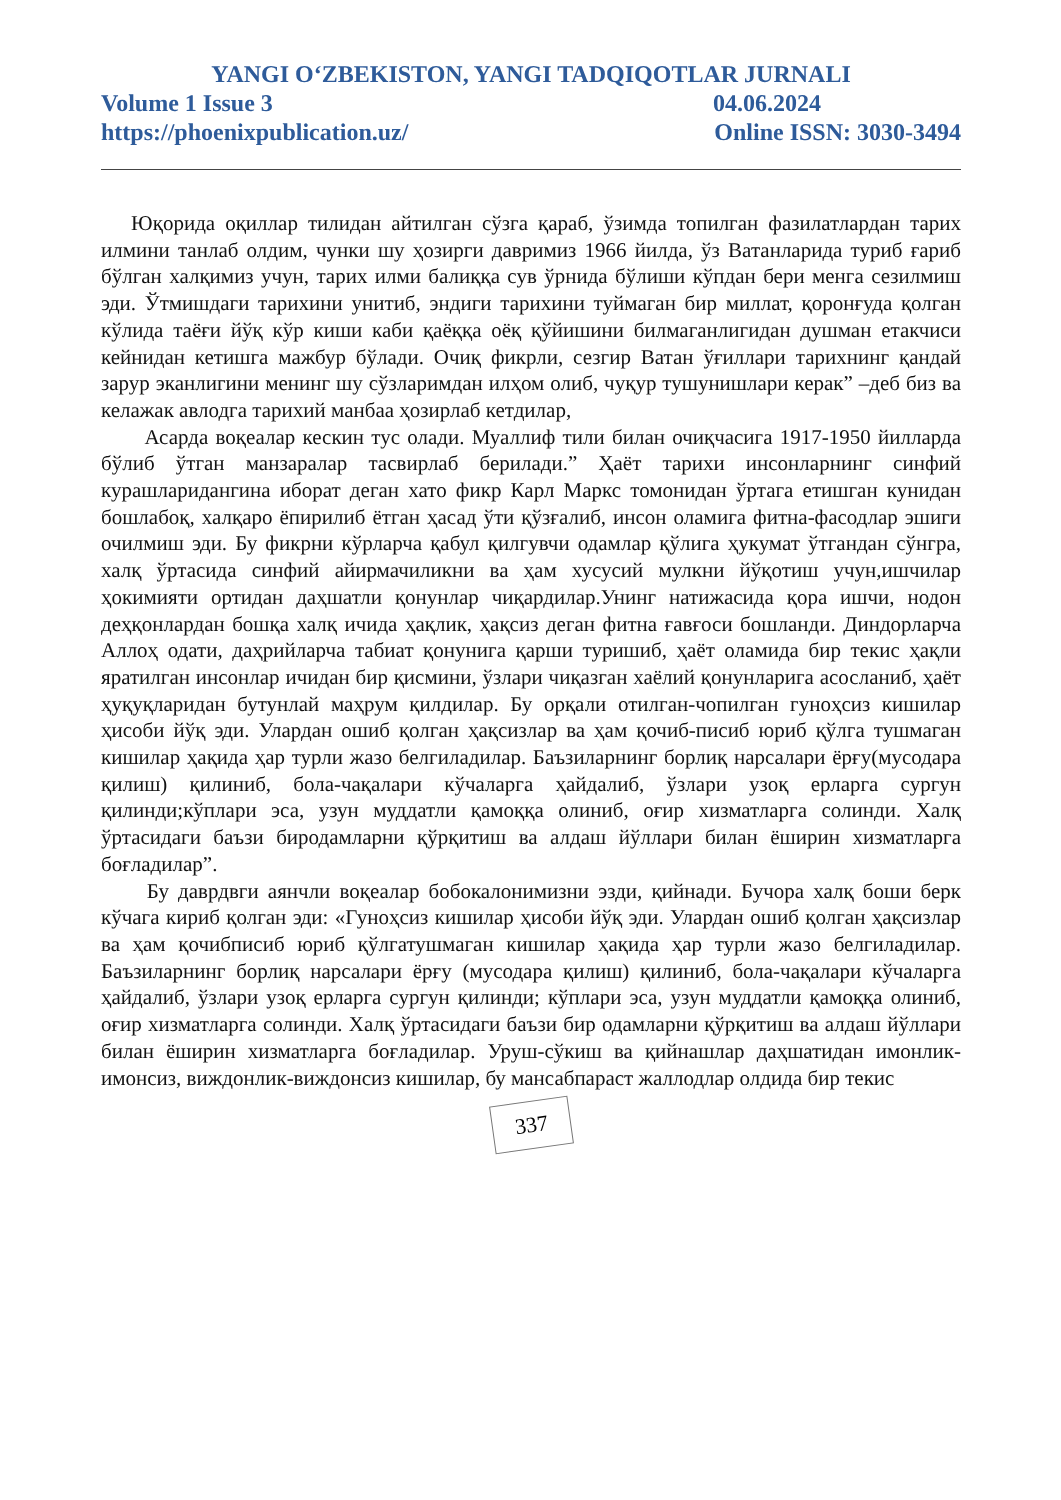YANGI O‘ZBEKISTON, YANGI TADQIQOTLAR JURNALI
Volume 1 Issue 3 04.06.2024
https://phoenixpublication.uz/ Online ISSN: 3030-3494
Юқорида оқиллар тилидан айтилган сўзга қараб, ўзимда топилган фазилатлардан тарих илмини танлаб олдим, чунки шу ҳозирги давримиз 1966 йилда, ўз Ватанларида туриб ғариб бўлган халқимиз учун, тарих илми балиққа сув ўрнида бўлиши кўпдан бери менга сезилмиш эди. Ўтмишдаги тарихини унитиб, эндиги тарихини туймаган бир миллат, қоронғуда қолган кўлида таёғи йўқ кўр киши каби қаёққа оёқ қўйишини билмаганлигидан душман етакчиси кейнидан кетишга мажбур бўлади. Очиқ фикрли, сезгир Ватан ўғиллари тарихнинг қандай зарур эканлигини менинг шу сўзларимдан илҳом олиб, чуқур тушунишлари керак” –деб биз ва келажак авлодга тарихий манбаа ҳозирлаб кетдилар,
Асарда воқеалар кескин тус олади. Муаллиф тили билан очиқчасига 1917-1950 йилларда бўлиб ўтган манзаралар тасвирлаб берилади.” Ҳаёт тарихи инсонларнинг синфий курашларидангина иборат деган хато фикр Карл Маркс томонидан ўртага етишган кунидан бошлабоқ, халқаро ёпирилиб ётган ҳасад ўти қўзғалиб, инсон оламига фитна-фасодлар эшиги очилмиш эди. Бу фикрни кўрларча қабул қилгувчи одамлар қўлига ҳукумат ўтгандан сўнгра, халқ ўртасида синфий айирмачиликни ва ҳам хусусий мулкни йўқотиш учун,ишчилар ҳокимияти ортидан даҳшатли қонунлар чиқардилар.Унинг натижасида қора ишчи, нодон деҳқонлардан бошқа халқ ичида ҳақлик, ҳақсиз деган фитна ғавғоси бошланди. Диндорларча Аллоҳ одати, даҳрийларча табиат қонунига қарши туришиб, ҳаёт оламида бир текис ҳақли яратилган инсонлар ичидан бир қисмини, ўзлари чиқазган хаёлий қонунларига асосланиб, ҳаёт ҳуқуқларидан бутунлай маҳрум қилдилар. Бу орқали отилган-чопилган гуноҳсиз кишилар ҳисоби йўқ эди. Улардан ошиб қолган ҳақсизлар ва ҳам қочиб-писиб юриб қўлга тушмаган кишилар ҳақида ҳар турли жазо белгиладилар. Баъзиларнинг борлиқ нарсалари ёрғу(мусодара қилиш) қилиниб, бола-чақалари кўчаларга ҳайдалиб, ўзлари узоқ ерларга сургун қилинди;кўплари эса, узун муддатли қамоққа олиниб, оғир хизматларга солинди. Халқ ўртасидаги баъзи биродамларни қўрқитиш ва алдаш йўллари билан ёширин хизматларга боғладилар”.
Бу даврдвги аянчли воқеалар бобокалонимизни эзди, қийнади. Бучора халқ боши берк кўчага кириб қолган эди: «Гуноҳсиз кишилар ҳисоби йўқ эди. Улардан ошиб қолган ҳақсизлар ва ҳам қочибписиб юриб қўлгатушмаган кишилар ҳақида ҳар турли жазо белгиладилар. Баъзиларнинг борлиқ нарсалари ёрғу (мусодара қилиш) қилиниб, бола-чақалари кўчаларга ҳайдалиб, ўзлари узоқ ерларга сургун қилинди; кўплари эса, узун муддатли қамоққа олиниб, оғир хизматларга солинди. Халқ ўртасидаги баъзи бир одамларни қўрқитиш ва алдаш йўллари билан ёширин хизматларга боғладилар. Уруш-сўкиш ва қийнашлар даҳшатидан имонлик-имонсиз, виждонлик-виждонсиз кишилар, бу мансабпараст жаллодлар олдида бир текис
337